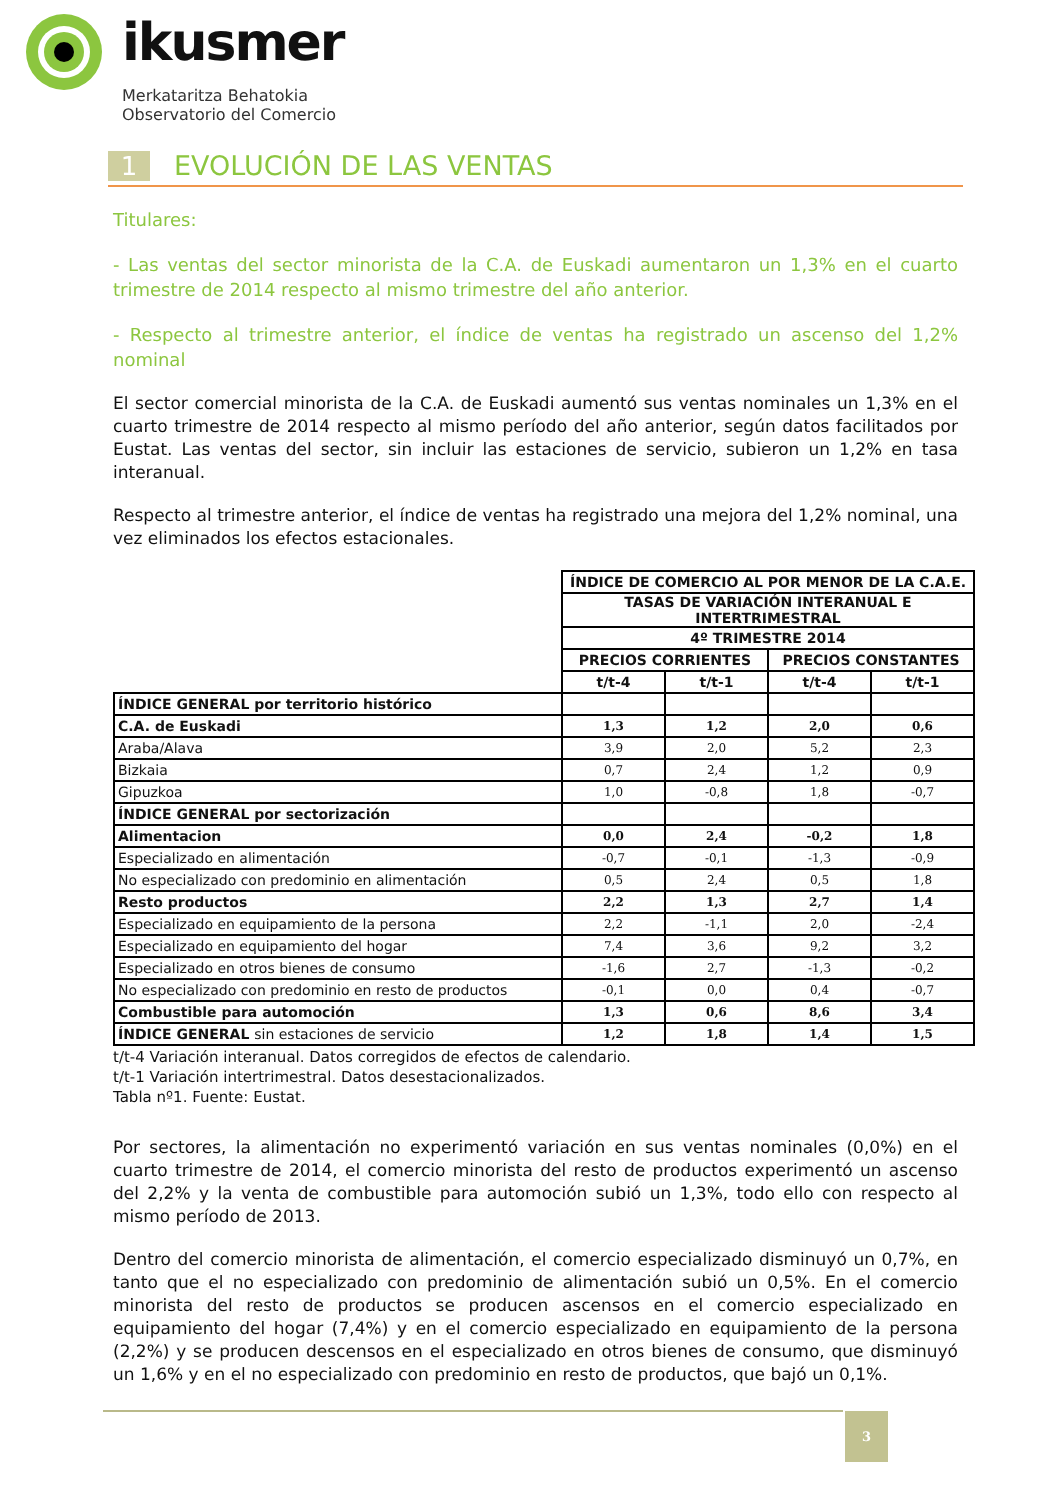ikusmer
Merkataritza Behatokia
Observatorio del Comercio
1 EVOLUCIÓN DE LAS VENTAS
Titulares:
- Las ventas del sector minorista de la C.A. de Euskadi aumentaron un 1,3% en el cuarto trimestre de 2014 respecto al mismo trimestre del año anterior.
- Respecto al trimestre anterior, el índice de ventas ha registrado un ascenso del 1,2% nominal
El sector comercial minorista de la C.A. de Euskadi aumentó sus ventas nominales un 1,3% en el cuarto trimestre de 2014 respecto al mismo período del año anterior, según datos facilitados por Eustat. Las ventas del sector, sin incluir las estaciones de servicio, subieron un 1,2% en tasa interanual.
Respecto al trimestre anterior, el índice de ventas ha registrado una mejora del 1,2% nominal, una vez eliminados los efectos estacionales.
| | ÍNDICE DE COMERCIO AL POR MENOR DE LA C.A.E. | | | |
| | TASAS DE VARIACIÓN INTERANUAL E INTERTRIMESTRAL | | | |
| | 4º TRIMESTRE 2014 | | | |
| | PRECIOS CORRIENTES | | PRECIOS CONSTANTES | |
| | t/t-4 | t/t-1 | t/t-4 | t/t-1 |
| ÍNDICE GENERAL por territorio histórico | | | | |
| C.A. de Euskadi | 1,3 | 1,2 | 2,0 | 0,6 |
| Araba/Alava | 3,9 | 2,0 | 5,2 | 2,3 |
| Bizkaia | 0,7 | 2,4 | 1,2 | 0,9 |
| Gipuzkoa | 1,0 | -0,8 | 1,8 | -0,7 |
| ÍNDICE GENERAL por sectorización | | | | |
| Alimentacion | 0,0 | 2,4 | -0,2 | 1,8 |
| Especializado en alimentación | -0,7 | -0,1 | -1,3 | -0,9 |
| No especializado con predominio en alimentación | 0,5 | 2,4 | 0,5 | 1,8 |
| Resto productos | 2,2 | 1,3 | 2,7 | 1,4 |
| Especializado en equipamiento de la persona | 2,2 | -1,1 | 2,0 | -2,4 |
| Especializado en equipamiento del hogar | 7,4 | 3,6 | 9,2 | 3,2 |
| Especializado en otros bienes de consumo | -1,6 | 2,7 | -1,3 | -0,2 |
| No especializado con predominio en resto de productos | -0,1 | 0,0 | 0,4 | -0,7 |
| Combustible para automoción | 1,3 | 0,6 | 8,6 | 3,4 |
| ÍNDICE GENERAL sin estaciones de servicio | 1,2 | 1,8 | 1,4 | 1,5 |
t/t-4 Variación interanual. Datos corregidos de efectos de calendario.
t/t-1 Variación intertrimestral. Datos desestacionalizados.
Tabla nº1. Fuente: Eustat.
Por sectores, la alimentación no experimentó variación en sus ventas nominales (0,0%) en el cuarto trimestre de 2014, el comercio minorista del resto de productos experimentó un ascenso del 2,2% y la venta de combustible para automoción subió un 1,3%, todo ello con respecto al mismo período de 2013.
Dentro del comercio minorista de alimentación, el comercio especializado disminuyó un 0,7%, en tanto que el no especializado con predominio de alimentación subió un 0,5%. En el comercio minorista del resto de productos se producen ascensos en el comercio especializado en equipamiento del hogar (7,4%) y en el comercio especializado en equipamiento de la persona (2,2%) y se producen descensos en el especializado en otros bienes de consumo, que disminuyó un 1,6% y en el no especializado con predominio en resto de productos, que bajó un 0,1%.
3